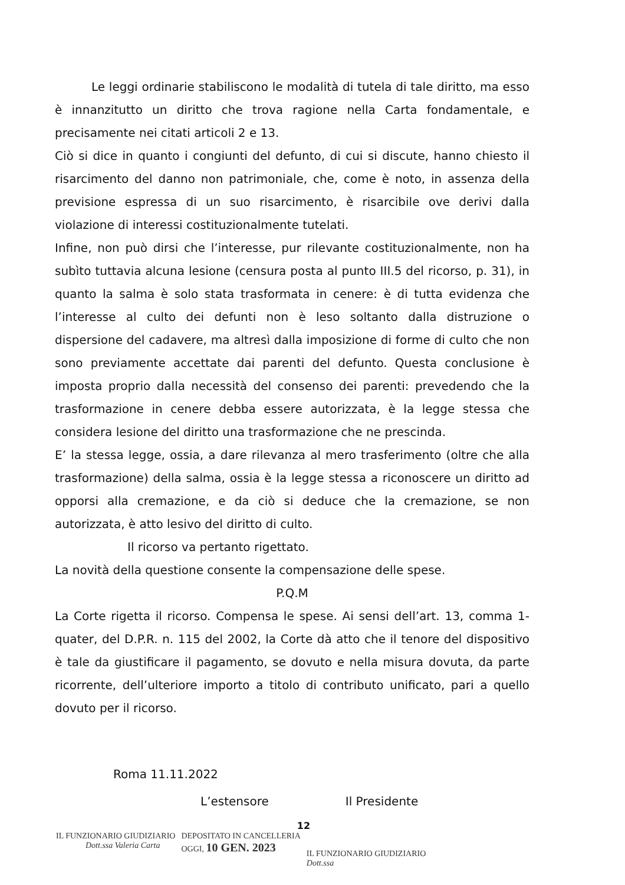Le leggi ordinarie stabiliscono le modalità di tutela di tale diritto, ma esso è innanzitutto un diritto che trova ragione nella Carta fondamentale, e precisamente nei citati articoli 2 e 13.
Ciò si dice in quanto i congiunti del defunto, di cui si discute, hanno chiesto il risarcimento del danno non patrimoniale, che, come è noto, in assenza della previsione espressa di un suo risarcimento, è risarcibile ove derivi dalla violazione di interessi costituzionalmente tutelati.
Infine, non può dirsi che l’interesse, pur rilevante costituzionalmente, non ha subìto tuttavia alcuna lesione (censura posta al punto III.5 del ricorso, p. 31), in quanto la salma è solo stata trasformata in cenere: è di tutta evidenza che l’interesse al culto dei defunti non è leso soltanto dalla distruzione o dispersione del cadavere, ma altresì dalla imposizione di forme di culto che non sono previamente accettate dai parenti del defunto. Questa conclusione è imposta proprio dalla necessità del consenso dei parenti: prevedendo che la trasformazione in cenere debba essere autorizzata, è la legge stessa che considera lesione del diritto una trasformazione che ne prescinda.
E’ la stessa legge, ossia, a dare rilevanza al mero trasferimento (oltre che alla trasformazione) della salma, ossia è la legge stessa a riconoscere un diritto ad opporsi alla cremazione, e da ciò si deduce che la cremazione, se non autorizzata, è atto lesivo del diritto di culto.
Il ricorso va pertanto rigettato.
La novità della questione consente la compensazione delle spese.
P.Q.M
La Corte rigetta il ricorso. Compensa le spese. Ai sensi dell’art. 13, comma 1-quater, del D.P.R. n. 115 del 2002, la Corte dà atto che il tenore del dispositivo è tale da giustificare il pagamento, se dovuto e nella misura dovuta, da parte ricorrente, dell’ulteriore importo a titolo di contributo unificato, pari a quello dovuto per il ricorso.
Roma 11.11.2022
L’estensore Il Presidente
12
IL FUNZIONARIO GIUDIZIARIO
Dott.ssa Valeria Carta
DEPOSITATO IN CANCELLERIA
OGGI, 10 GEN. 2023
IL FUNZIONARIO GIUDIZIARIO
Dott.ssa